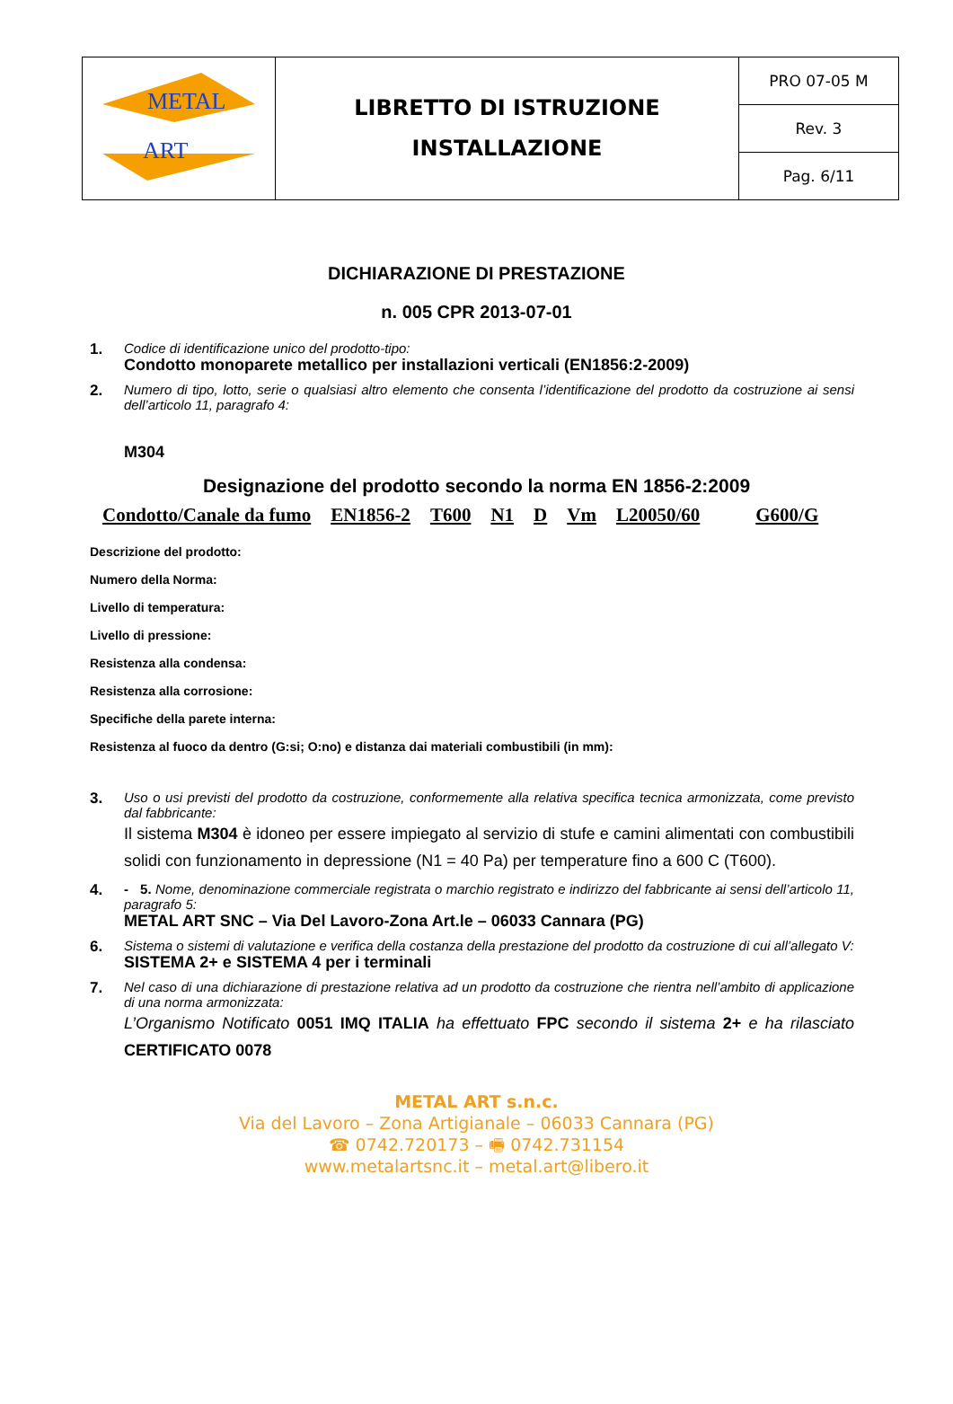| METAL ART | LIBRETTO DI ISTRUZIONE INSTALLAZIONE | PRO 07-05 M |
| | | Rev. 3 |
| | | Pag. 6/11 |
DICHIARAZIONE DI PRESTAZIONE
n. 005 CPR 2013-07-01
1. Codice di identificazione unico del prodotto-tipo:
Condotto monoparete metallico per installazioni verticali (EN1856:2-2009)
2. Numero di tipo, lotto, serie o qualsiasi altro elemento che consenta l’identificazione del prodotto da costruzione ai sensi dell’articolo 11, paragrafo 4:
M304
Designazione del prodotto secondo la norma EN 1856-2:2009
Condotto/Canale da fumo EN1856-2 T600 N1 D Vm L20050/60 G600/G
Descrizione del prodotto:
Numero della Norma:
Livello di temperatura:
Livello di pressione:
Resistenza alla condensa:
Resistenza alla corrosione:
Specifiche della parete interna:
Resistenza al fuoco da dentro (G:si; O:no) e distanza dai materiali combustibili (in mm):
3. Uso o usi previsti del prodotto da costruzione, conformemente alla relativa specifica tecnica armonizzata, come previsto dal fabbricante:
Il sistema M304 è idoneo per essere impiegato al servizio di stufe e camini alimentati con combustibili solidi con funzionamento in depressione (N1 = 40 Pa) per temperature fino a 600 C (T600).
4. - 5. Nome, denominazione commerciale registrata o marchio registrato e indirizzo del fabbricante ai sensi dell’articolo 11, paragrafo 5:
METAL ART SNC – Via Del Lavoro-Zona Art.le – 06033 Cannara (PG)
6. Sistema o sistemi di valutazione e verifica della costanza della prestazione del prodotto da costruzione di cui all’allegato V:
SISTEMA 2+ e SISTEMA 4 per i terminali
7. Nel caso di una dichiarazione di prestazione relativa ad un prodotto da costruzione che rientra nell’ambito di applicazione di una norma armonizzata:
L’Organismo Notificato 0051 IMQ ITALIA ha effettuato FPC secondo il sistema 2+ e ha rilasciato CERTIFICATO 0078
METAL ART s.n.c.
Via del Lavoro – Zona Artigianale – 06033 Cannara (PG)
☎ 0742.720173 – 🖷 0742.731154
www.metalartsnc.it – metal.art@libero.it